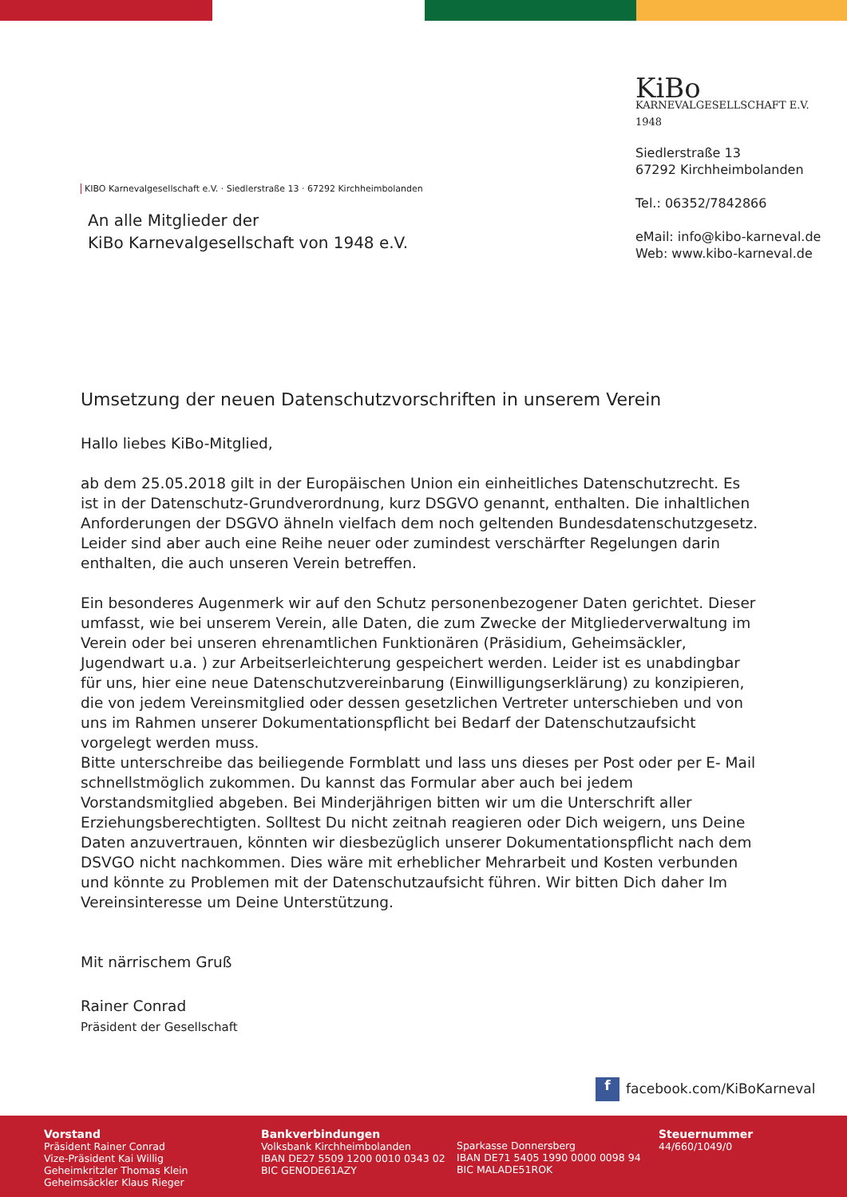KiBo
KARNEVALGESELLSCHAFT E.V. 1948
Siedlerstraße 13
67292 Kirchheimbolanden
Tel.: 06352/7842866
eMail: info@kibo-karneval.de
Web: www.kibo-karneval.de
KIBO Karnevalgesellschaft e.V. · Siedlerstraße 13 · 67292 Kirchheimbolanden
An alle Mitglieder der
KiBo Karnevalgesellschaft von 1948 e.V.
Umsetzung der neuen Datenschutzvorschriften in unserem Verein
Hallo liebes KiBo-Mitglied,
ab dem 25.05.2018 gilt in der Europäischen Union ein einheitliches Datenschutzrecht. Es ist in der Datenschutz-Grundverordnung, kurz DSGVO genannt, enthalten. Die inhaltlichen Anforderungen der DSGVO ähneln vielfach dem noch geltenden Bundesdatenschutzgesetz. Leider sind aber auch eine Reihe neuer oder zumindest verschärfter Regelungen darin enthalten, die auch unseren Verein betreffen.
Ein besonderes Augenmerk wir auf den Schutz personenbezogener Daten gerichtet. Dieser umfasst, wie bei unserem Verein, alle Daten, die zum Zwecke der Mitgliederverwaltung im Verein oder bei unseren ehrenamtlichen Funktionären (Präsidium, Geheimsäckler, Jugendwart u.a. ) zur Arbeitserleichterung gespeichert werden. Leider ist es unabdingbar für uns, hier eine neue Datenschutzvereinbarung (Einwilligungserklärung) zu konzipieren, die von jedem Vereinsmitglied oder dessen gesetzlichen Vertreter unterschieben und von uns im Rahmen unserer Dokumentationspflicht bei Bedarf der Datenschutzaufsicht vorgelegt werden muss.
Bitte unterschreibe das beiliegende Formblatt und lass uns dieses per Post oder per E- Mail schnellstmöglich zukommen. Du kannst das Formular aber auch bei jedem Vorstandsmitglied abgeben. Bei Minderjährigen bitten wir um die Unterschrift aller Erziehungsberechtigten. Solltest Du nicht zeitnah reagieren oder Dich weigern, uns Deine Daten anzuvertrauen, könnten wir diesbezüglich unserer Dokumentationspflicht nach dem DSVGO nicht nachkommen. Dies wäre mit erheblicher Mehrarbeit und Kosten verbunden und könnte zu Problemen mit der Datenschutzaufsicht führen. Wir bitten Dich daher Im Vereinsinteresse um Deine Unterstützung.
Mit närrischem Gruß
Rainer Conrad
Präsident der Gesellschaft
f facebook.com/KiBoKarneval
Vorstand
Präsident Rainer Conrad
Vize-Präsident Kai Willig
Geheimkritzler Thomas Klein
Geheimsäckler Klaus Rieger
Bankverbindungen
Volksbank Kirchheimbolanden
IBAN DE27 5509 1200 0010 0343 02
BIC GENODE61AZY
Sparkasse Donnersberg
IBAN DE71 5405 1990 0000 0098 94
BIC MALADE51ROK
Steuernummer
44/660/1049/0